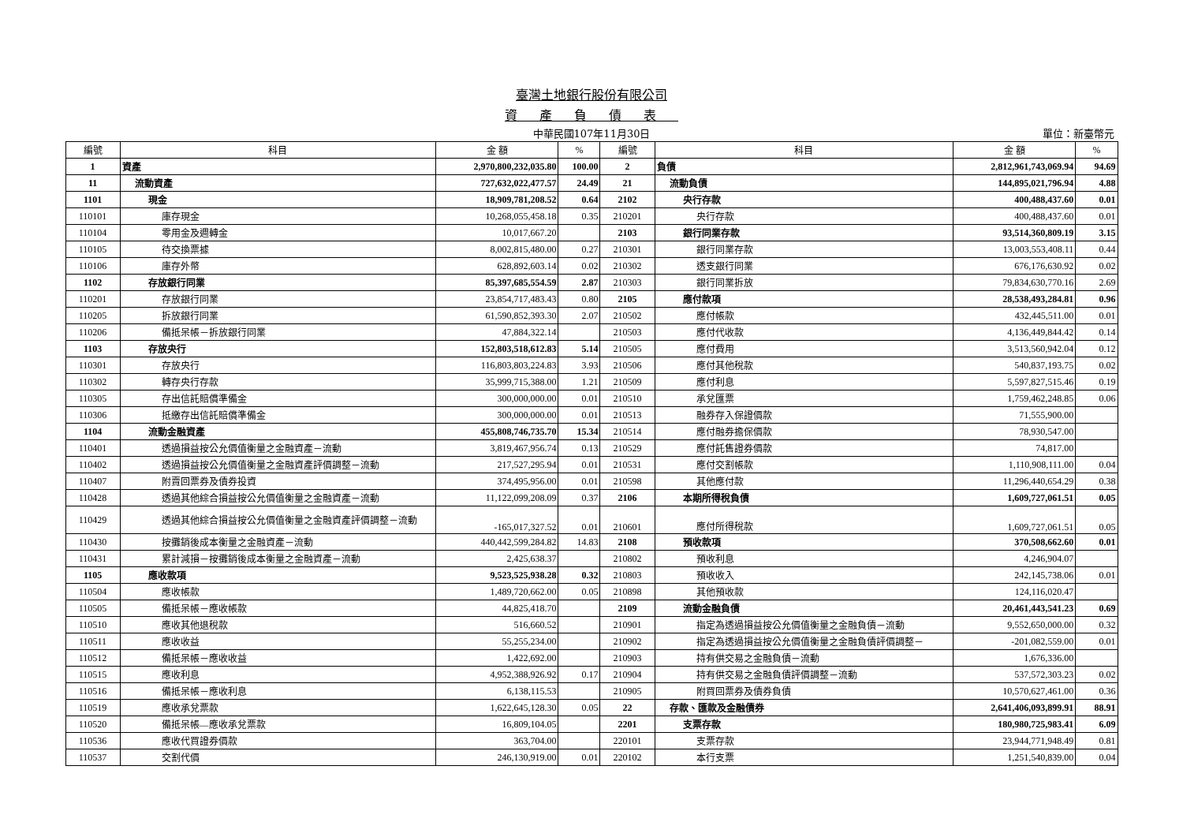臺灣土地銀行股份有限公司
資產負債表
中華民國107年11月30日
單位：新臺幣元
| 編號 | 科目 | 金 額 | % | 編號 | 科目 | 金 額 | % |
| --- | --- | --- | --- | --- | --- | --- | --- |
| 1 | 資產 | 2,970,800,232,035.80 | 100.00 | 2 | 負債 | 2,812,961,743,069.94 | 94.69 |
| 11 | 流動資產 | 727,632,022,477.57 | 24.49 | 21 | 流動負債 | 144,895,021,796.94 | 4.88 |
| 1101 | 現金 | 18,909,781,208.52 | 0.64 | 2102 | 央行存款 | 400,488,437.60 | 0.01 |
| 110101 | 庫存現金 | 10,268,055,458.18 | 0.35 | 210201 | 央行存款 | 400,488,437.60 | 0.01 |
| 110104 | 零用金及週轉金 | 10,017,667.20 | | 2103 | 銀行同業存款 | 93,514,360,809.19 | 3.15 |
| 110105 | 待交換票據 | 8,002,815,480.00 | 0.27 | 210301 | 銀行同業存款 | 13,003,553,408.11 | 0.44 |
| 110106 | 庫存外幣 | 628,892,603.14 | 0.02 | 210302 | 透支銀行同業 | 676,176,630.92 | 0.02 |
| 1102 | 存放銀行同業 | 85,397,685,554.59 | 2.87 | 210303 | 銀行同業拆放 | 79,834,630,770.16 | 2.69 |
| 110201 | 存放銀行同業 | 23,854,717,483.43 | 0.80 | 2105 | 應付款項 | 28,538,493,284.81 | 0.96 |
| 110205 | 拆放銀行同業 | 61,590,852,393.30 | 2.07 | 210502 | 應付帳款 | 432,445,511.00 | 0.01 |
| 110206 | 備抵呆帳－拆放銀行同業 | 47,884,322.14 | | 210503 | 應付代收款 | 4,136,449,844.42 | 0.14 |
| 1103 | 存放央行 | 152,803,518,612.83 | 5.14 | 210505 | 應付費用 | 3,513,560,942.04 | 0.12 |
| 110301 | 存放央行 | 116,803,803,224.83 | 3.93 | 210506 | 應付其他稅款 | 540,837,193.75 | 0.02 |
| 110302 | 轉存央行存款 | 35,999,715,388.00 | 1.21 | 210509 | 應付利息 | 5,597,827,515.46 | 0.19 |
| 110305 | 存出信託賠償準備金 | 300,000,000.00 | 0.01 | 210510 | 承兌匯票 | 1,759,462,248.85 | 0.06 |
| 110306 | 抵繳存出信託賠償準備金 | 300,000,000.00 | 0.01 | 210513 | 融券存入保證價款 | 71,555,900.00 | |
| 1104 | 流動金融資產 | 455,808,746,735.70 | 15.34 | 210514 | 應付融券擔保價款 | 78,930,547.00 | |
| 110401 | 透過損益按公允價值衡量之金融資產－流動 | 3,819,467,956.74 | 0.13 | 210529 | 應付託售證券價款 | 74,817.00 | |
| 110402 | 透過損益按公允價值衡量之金融資產評價調整－流動 | 217,527,295.94 | 0.01 | 210531 | 應付交割帳款 | 1,110,908,111.00 | 0.04 |
| 110407 | 附賣回票券及債券投資 | 374,495,956.00 | 0.01 | 210598 | 其他應付款 | 11,296,440,654.29 | 0.38 |
| 110428 | 透過其他綜合損益按公允價值衡量之金融資產－流動 | 11,122,099,208.09 | 0.37 | 2106 | 本期所得稅負債 | 1,609,727,061.51 | 0.05 |
| 110429 | 透過其他綜合損益按公允價值衡量之金融資產評價調整－流動 | -165,017,327.52 | 0.01 | 210601 | 應付所得稅款 | 1,609,727,061.51 | 0.05 |
| 110430 | 按攤銷後成本衡量之金融資產－流動 | 440,442,599,284.82 | 14.83 | 2108 | 預收款項 | 370,508,662.60 | 0.01 |
| 110431 | 累計減損－按攤銷後成本衡量之金融資產－流動 | 2,425,638.37 | | 210802 | 預收利息 | 4,246,904.07 | |
| 1105 | 應收款項 | 9,523,525,938.28 | 0.32 | 210803 | 預收收入 | 242,145,738.06 | 0.01 |
| 110504 | 應收帳款 | 1,489,720,662.00 | 0.05 | 210898 | 其他預收款 | 124,116,020.47 | |
| 110505 | 備抵呆帳－應收帳款 | 44,825,418.70 | | 2109 | 流動金融負債 | 20,461,443,541.23 | 0.69 |
| 110510 | 應收其他退稅款 | 516,660.52 | | 210901 | 指定為透過損益按公允價值衡量之金融負債－流動 | 9,552,650,000.00 | 0.32 |
| 110511 | 應收收益 | 55,255,234.00 | | 210902 | 指定為透過損益按公允價值衡量之金融負債評價調整－ | -201,082,559.00 | 0.01 |
| 110512 | 備抵呆帳－應收收益 | 1,422,692.00 | | 210903 | 持有供交易之金融負債－流動 | 1,676,336.00 | |
| 110515 | 應收利息 | 4,952,388,926.92 | 0.17 | 210904 | 持有供交易之金融負債評價調整－流動 | 537,572,303.23 | 0.02 |
| 110516 | 備抵呆帳－應收利息 | 6,138,115.53 | | 210905 | 附買回票券及債券負債 | 10,570,627,461.00 | 0.36 |
| 110519 | 應收承兌票款 | 1,622,645,128.30 | 0.05 | 22 | 存款、匯款及金融債券 | 2,641,406,093,899.91 | 88.91 |
| 110520 | 備抵呆帳—應收承兌票款 | 16,809,104.05 | | 2201 | 支票存款 | 180,980,725,983.41 | 6.09 |
| 110536 | 應收代買證券價款 | 363,704.00 | | 220101 | 支票存款 | 23,944,771,948.49 | 0.81 |
| 110537 | 交割代價 | 246,130,919.00 | 0.01 | 220102 | 本行支票 | 1,251,540,839.00 | 0.04 |